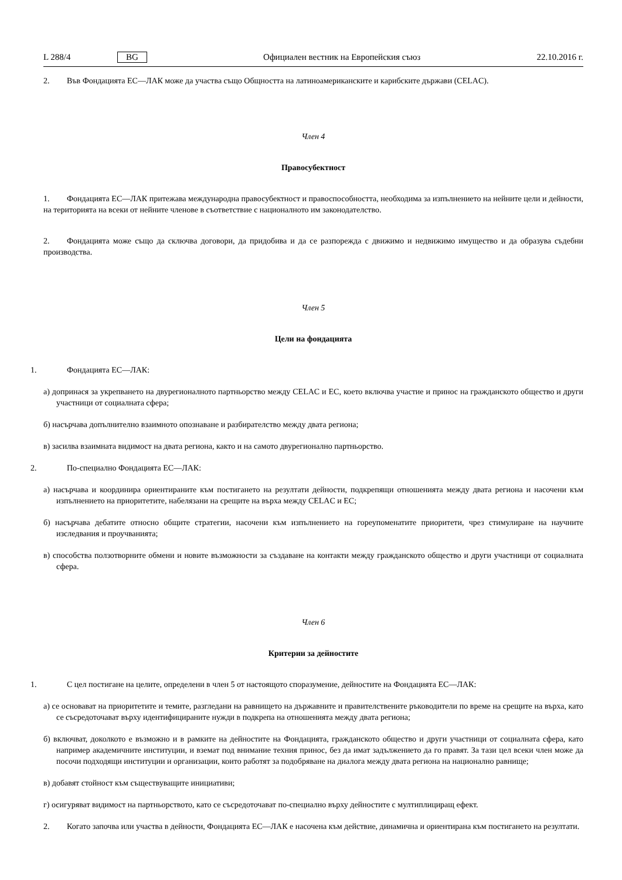L 288/4 BG Официален вестник на Европейския съюз 22.10.2016 г.
2. Във Фондацията ЕС—ЛАК може да участва също Общността на латиноамериканските и карибските държави (CELAC).
Член 4
Правосубектност
1. Фондацията ЕС—ЛАК притежава международна правосубектност и правоспособността, необходима за изпълнението на нейните цели и дейности, на територията на всеки от нейните членове в съответствие с националното им законодателство.
2. Фондацията може също да сключва договори, да придобива и да се разпорежда с движимо и недвижимо имущество и да образува съдебни производства.
Член 5
Цели на фондацията
1. Фондацията ЕС—ЛАК:
а) допринася за укрепването на двурегионалното партньорство между CELAC и ЕС, което включва участие и принос на гражданското общество и други участници от социалната сфера;
б) насърчава допълнително взаимното опознаване и разбирателство между двата региона;
в) засилва взаимната видимост на двата региона, както и на самото двурегионално партньорство.
2. По-специално Фондацията ЕС—ЛАК:
а) насърчава и координира ориентираните към постигането на резултати дейности, подкрепящи отношенията между двата региона и насочени към изпълнението на приоритетите, набелязани на срещите на върха между CELAC и ЕС;
б) насърчава дебатите относно общите стратегии, насочени към изпълнението на гореупоменатите приоритети, чрез стимулиране на научните изследвания и проучванията;
в) способства ползотворните обмени и новите възможности за създаване на контакти между гражданското общество и други участници от социалната сфера.
Член 6
Критерии за дейностите
1. С цел постигане на целите, определени в член 5 от настоящото споразумение, дейностите на Фондацията ЕС—ЛАК:
а) се основават на приоритетите и темите, разгледани на равнището на държавните и правителствените ръководители по време на срещите на върха, като се съсредоточават върху идентифицираните нужди в подкрепа на отношенията между двата региона;
б) включват, доколкото е възможно и в рамките на дейностите на Фондацията, гражданското общество и други участници от социалната сфера, като например академичните институции, и вземат под внимание техния принос, без да имат задължението да го правят. За тази цел всеки член може да посочи подходящи институции и организации, които работят за подобряване на диалога между двата региона на национално равнище;
в) добавят стойност към съществуващите инициативи;
г) осигуряват видимост на партньорството, като се съсредоточават по-специално върху дейностите с мултиплициращ ефект.
2. Когато започва или участва в дейности, Фондацията ЕС—ЛАК е насочена към действие, динамична и ориентирана към постигането на резултати.